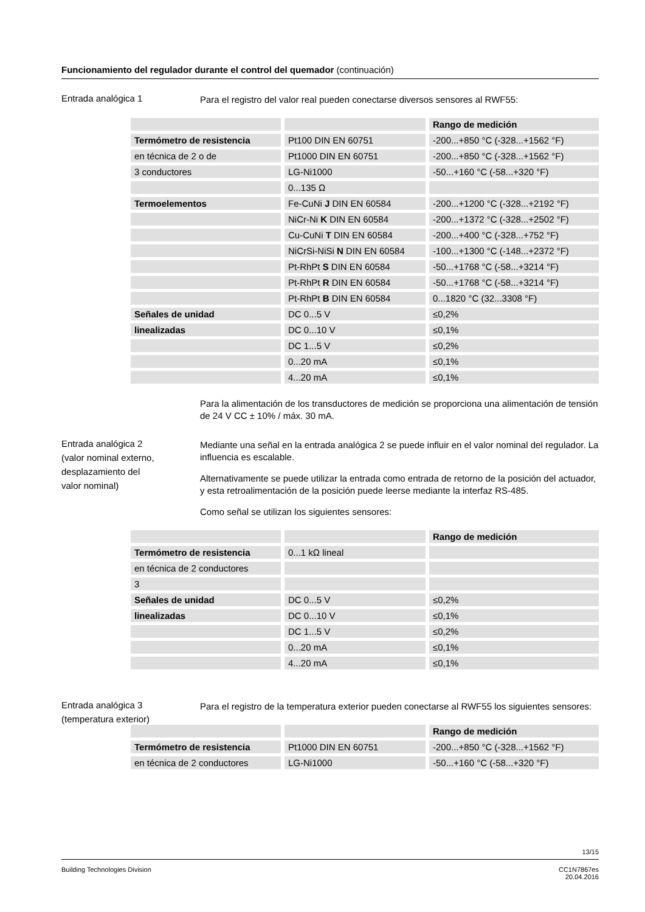Funcionamiento del regulador durante el control del quemador (continuación)
Entrada analógica 1
Para el registro del valor real pueden conectarse diversos sensores al RWF55:
| | | Rango de medición |
| Termómetro de resistencia | Pt100 DIN EN 60751 | -200...+850 °C (-328...+1562 °F) |
| en técnica de 2 o de | Pt1000 DIN EN 60751 | -200...+850 °C (-328...+1562 °F) |
| 3 conductores | LG-Ni1000 | -50...+160 °C (-58...+320 °F) |
| | 0...135 Ω | |
| Termoelementos | Fe-CuNi J DIN EN 60584 | -200...+1200 °C (-328...+2192 °F) |
| | NiCr-Ni K DIN EN 60584 | -200...+1372 °C (-328...+2502 °F) |
| | Cu-CuNi T DIN EN 60584 | -200...+400 °C (-328...+752 °F) |
| | NiCrSi-NiSi N DIN EN 60584 | -100...+1300 °C (-148...+2372 °F) |
| | Pt-RhPt S DIN EN 60584 | -50...+1768 °C (-58...+3214 °F) |
| | Pt-RhPt R DIN EN 60584 | -50...+1768 °C (-58...+3214 °F) |
| | Pt-RhPt B DIN EN 60584 | 0...1820 °C (32...3308 °F) |
| Señales de unidad | DC 0...5 V | ≤0,2% |
| linealizadas | DC 0...10 V | ≤0,1% |
| | DC 1...5 V | ≤0,2% |
| | 0...20 mA | ≤0,1% |
| | 4...20 mA | ≤0,1% |
Para la alimentación de los transductores de medición se proporciona una alimentación de tensión de 24 V CC ± 10% / máx. 30 mA.
Entrada analógica 2
(valor nominal externo,
desplazamiento del
valor nominal)
Mediante una señal en la entrada analógica 2 se puede influir en el valor nominal del regulador. La influencia es escalable.
Alternativamente se puede utilizar la entrada como entrada de retorno de la posición del actuador, y esta retroalimentación de la posición puede leerse mediante la interfaz RS-485.
Como señal se utilizan los siguientes sensores:
| | | Rango de medición |
| Termómetro de resistencia | 0...1 kΩ lineal | |
| en técnica de 2 conductores | | |
| 3 | | |
| Señales de unidad | DC 0...5 V | ≤0,2% |
| linealizadas | DC 0...10 V | ≤0,1% |
| | DC 1...5 V | ≤0,2% |
| | 0...20 mA | ≤0,1% |
| | 4...20 mA | ≤0,1% |
Entrada analógica 3
(temperatura exterior)
Para el registro de la temperatura exterior pueden conectarse al RWF55 los siguientes sensores:
| | | Rango de medición |
| Termómetro de resistencia | Pt1000 DIN EN 60751 | -200...+850 °C (-328...+1562 °F) |
| en técnica de 2 conductores | LG-Ni1000 | -50...+160 °C (-58...+320 °F) |
13/15
Building Technologies Division CC1N7867es
20.04.2016